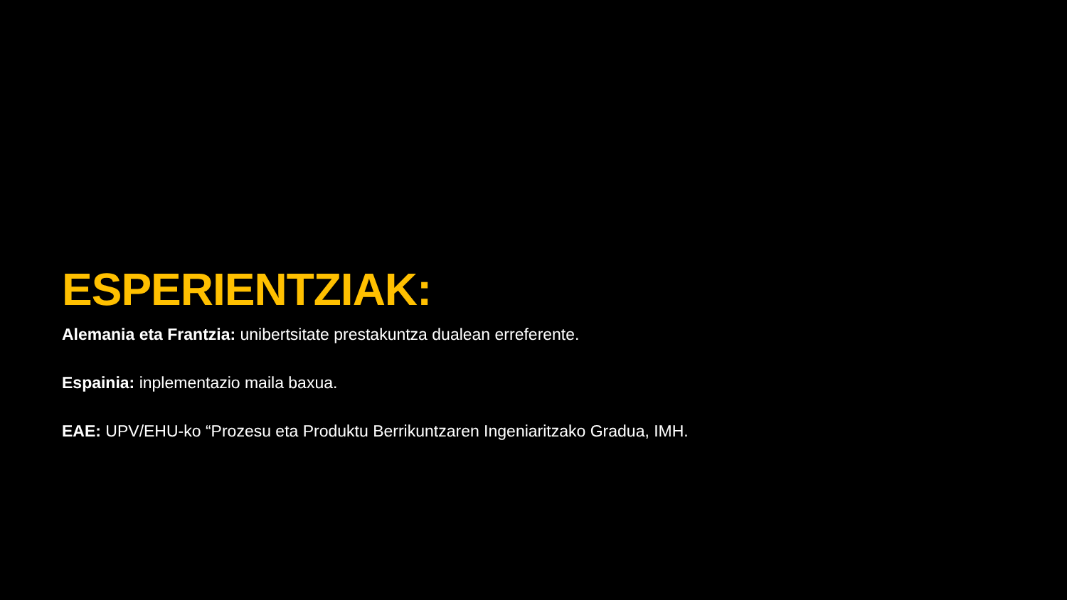ESPERIENTZIAK:
Alemania eta Frantzia: unibertsitate prestakuntza dualean erreferente.
Espainia: inplementazio maila baxua.
EAE: UPV/EHU-ko “Prozesu eta Produktu Berrikuntzaren Ingeniaritzako Gradua, IMH.